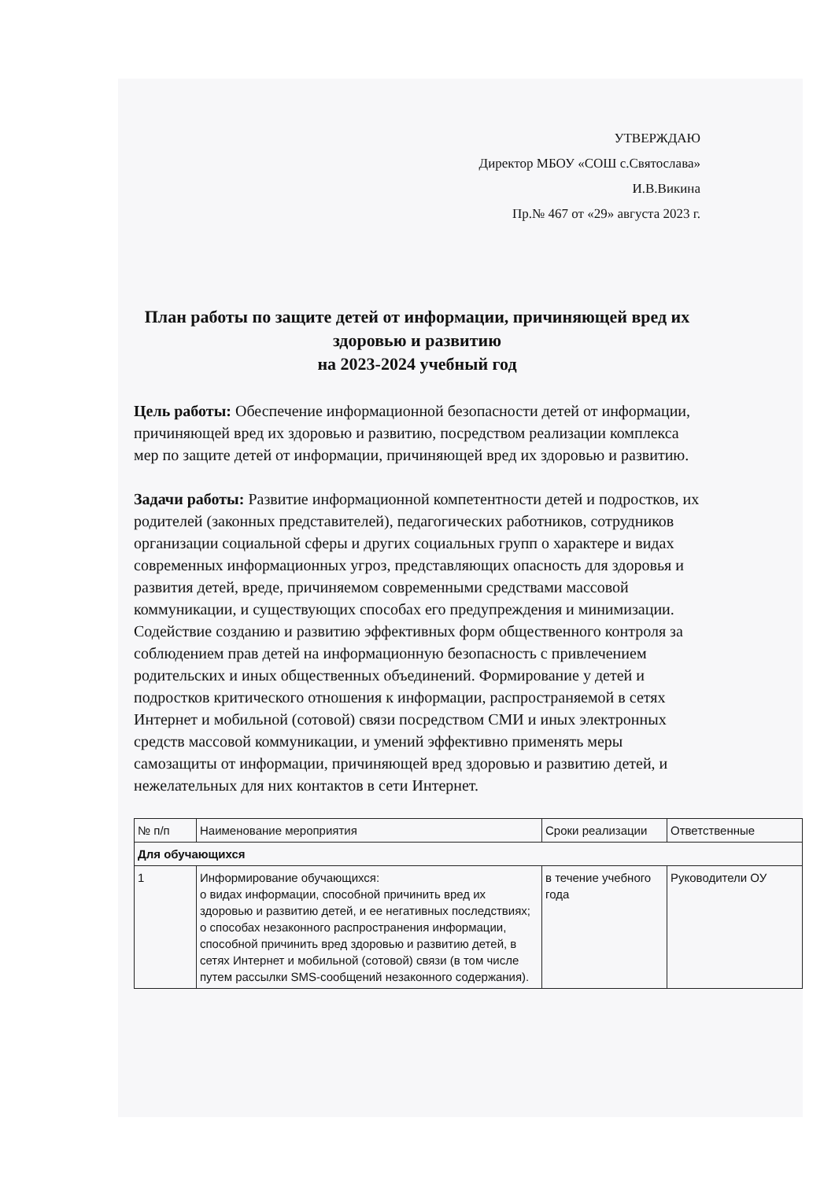УТВЕРЖДАЮ
Директор МБОУ «СОШ с.Святослава»
И.В.Викина
Пр.№ 467 от «29» августа 2023 г.
План работы по защите детей от информации, причиняющей вред их здоровью и развитию
на 2023-2024 учебный год
Цель работы: Обеспечение информационной безопасности детей от информации, причиняющей вред их здоровью и развитию, посредством реализации комплекса мер по защите детей от информации, причиняющей вред их здоровью и развитию.
Задачи работы: Развитие информационной компетентности детей и подростков, их родителей (законных представителей), педагогических работников, сотрудников организации социальной сферы и других социальных групп о характере и видах современных информационных угроз, представляющих опасность для здоровья и развития детей, вреде, причиняемом современными средствами массовой коммуникации, и существующих способах его предупреждения и минимизации. Содействие созданию и развитию эффективных форм общественного контроля за соблюдением прав детей на информационную безопасность с привлечением родительских и иных общественных объединений. Формирование у детей и подростков критического отношения к информации, распространяемой в сетях Интернет и мобильной (сотовой) связи посредством СМИ и иных электронных средств массовой коммуникации, и умений эффективно применять меры самозащиты от информации, причиняющей вред здоровью и развитию детей, и нежелательных для них контактов в сети Интернет.
| № п/п | Наименование мероприятия | Сроки реализации | Ответственные |
| --- | --- | --- | --- |
| Для обучающихся | | | |
| 1 | Информирование обучающихся: о видах информации, способной причинить вред их здоровью и развитию детей, и ее негативных последствиях; о способах незаконного распространения информации, способной причинить вред здоровью и развитию детей, в сетях Интернет и мобильной (сотовой) связи (в том числе путем рассылки SMS-сообщений незаконного содержания). | в течение учебного года | Руководители ОУ |